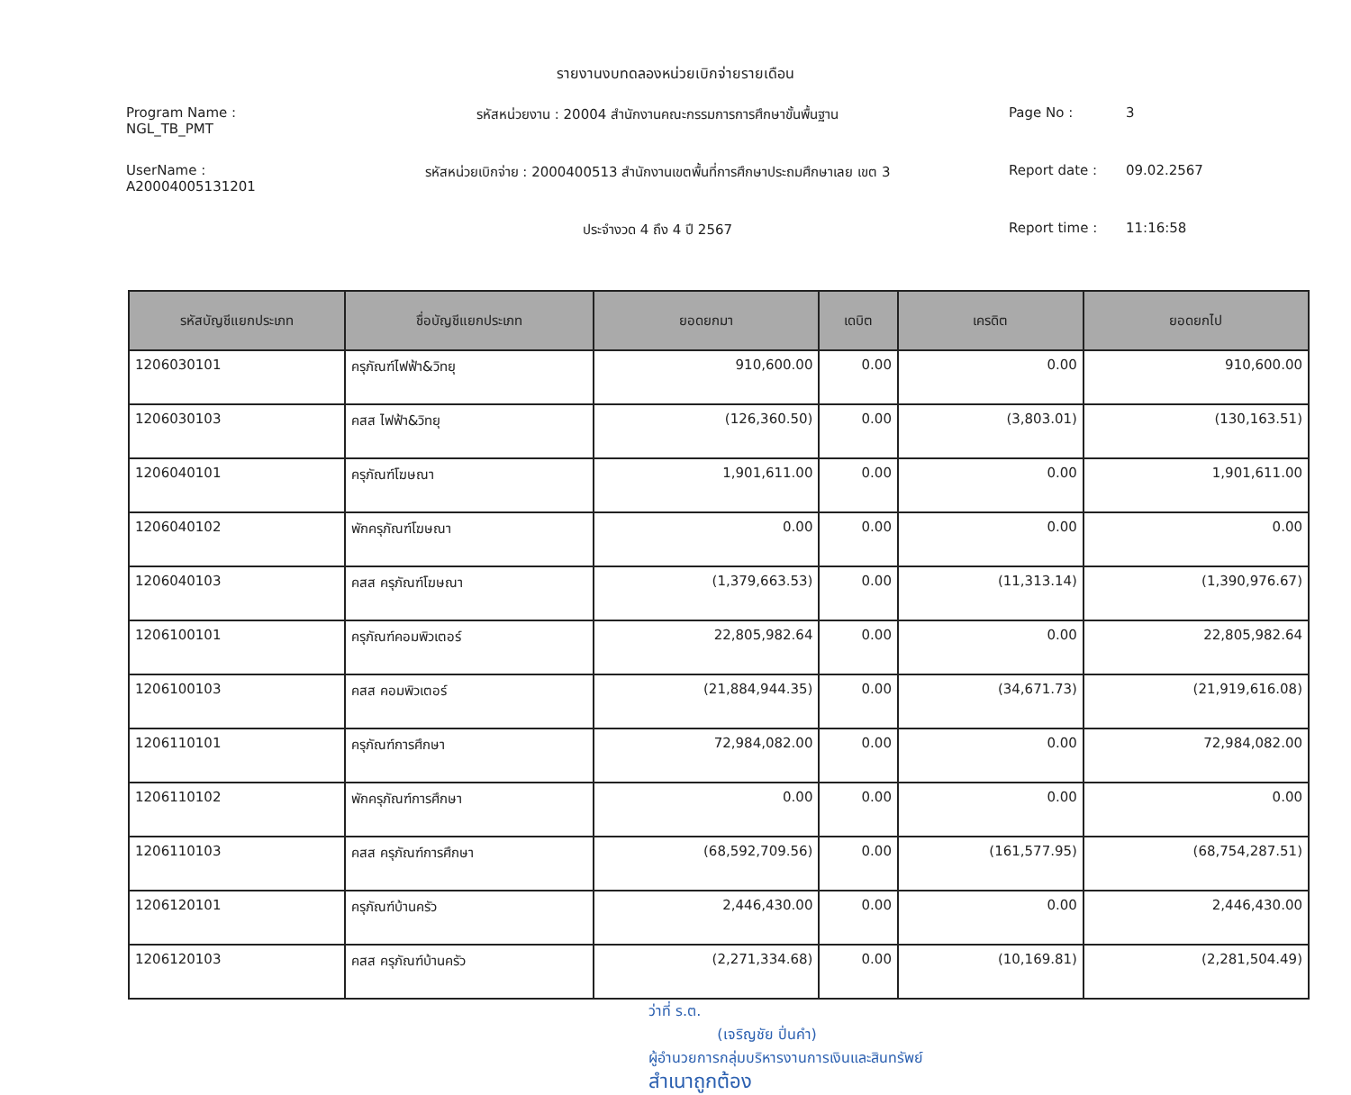รายงานงบทดลองหน่วยเบิกจ่ายรายเดือน
Program Name : NGL_TB_PMT
รหัสหน่วยงาน : 20004 สำนักงานคณะกรรมการการศึกษาขั้นพื้นฐาน
Page No :
3
UserName : A20004005131201
รหัสหน่วยเบิกจ่าย : 2000400513 สำนักงานเขตพื้นที่การศึกษาประถมศึกษาเลย เขต 3
Report date :
09.02.2567
ประจำงวด 4 ถึง 4 ปี 2567
Report time :
11:16:58
| รหัสบัญชีแยกประเภท | ชื่อบัญชีแยกประเภท | ยอดยกมา | เดบิต | เครดิต | ยอดยกไป |
| --- | --- | --- | --- | --- | --- |
| 1206030101 | ครุภัณฑ์ไฟฟ้า&วิทยุ | 910,600.00 | 0.00 | 0.00 | 910,600.00 |
| 1206030103 | คสส ไฟฟ้า&วิทยุ | (126,360.50) | 0.00 | (3,803.01) | (130,163.51) |
| 1206040101 | ครุภัณฑ์โฆษณา | 1,901,611.00 | 0.00 | 0.00 | 1,901,611.00 |
| 1206040102 | พักครุภัณฑ์โฆษณา | 0.00 | 0.00 | 0.00 | 0.00 |
| 1206040103 | คสส ครุภัณฑ์โฆษณา | (1,379,663.53) | 0.00 | (11,313.14) | (1,390,976.67) |
| 1206100101 | ครุภัณฑ์คอมพิวเตอร์ | 22,805,982.64 | 0.00 | 0.00 | 22,805,982.64 |
| 1206100103 | คสส คอมพิวเตอร์ | (21,884,944.35) | 0.00 | (34,671.73) | (21,919,616.08) |
| 1206110101 | ครุภัณฑ์การศึกษา | 72,984,082.00 | 0.00 | 0.00 | 72,984,082.00 |
| 1206110102 | พักครุภัณฑ์การศึกษา | 0.00 | 0.00 | 0.00 | 0.00 |
| 1206110103 | คสส ครุภัณฑ์การศึกษา | (68,592,709.56) | 0.00 | (161,577.95) | (68,754,287.51) |
| 1206120101 | ครุภัณฑ์บ้านครัว | 2,446,430.00 | 0.00 | 0.00 | 2,446,430.00 |
| 1206120103 | คสส ครุภัณฑ์บ้านครัว | (2,271,334.68) | 0.00 | (10,169.81) | (2,281,504.49) |
ว่าที่ ร.ต.
(เจริญชัย ปิ่นคำ)
ผู้อำนวยการกลุ่มบริหารงานการเงินและสินทรัพย์
สำเนาถูกต้อง